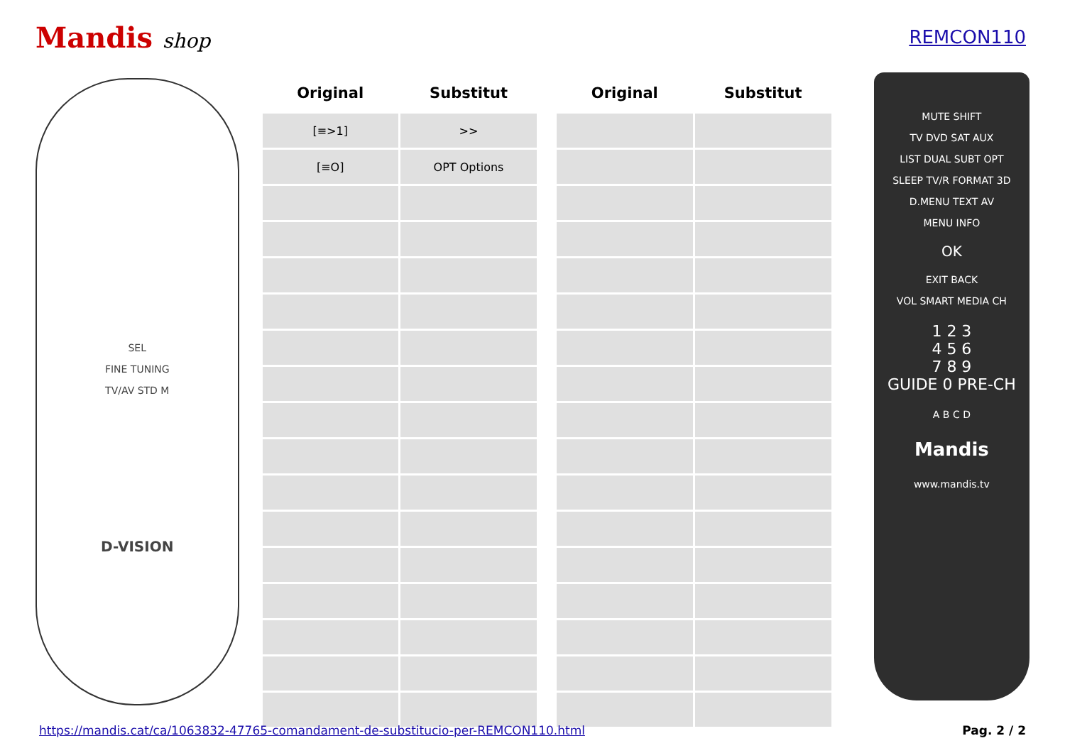Mandis shop REMCON110
SEL
FINE TUNING
TV/AV STD M
D-VISION
| Original | Substitut |
| --- | --- |
| [≡>1] | >> |
| [≡O] | OPT Options |
| Original | Substitut |
| --- | --- |
MUTE SHIFT
TV DVD SAT AUX
LIST DUAL SUBT OPT
SLEEP TV/R FORMAT 3D
D.MENU TEXT AV
MENU INFO
OK
EXIT BACK
VOL SMART MEDIA CH
1 2 3
4 5 6
7 8 9
GUIDE 0 PRE-CH
A B C D
Mandis
www.mandis.tv
https://mandis.cat/ca/1063832-47765-comandament-de-substitucio-per-REMCON110.html Pag. 2 / 2